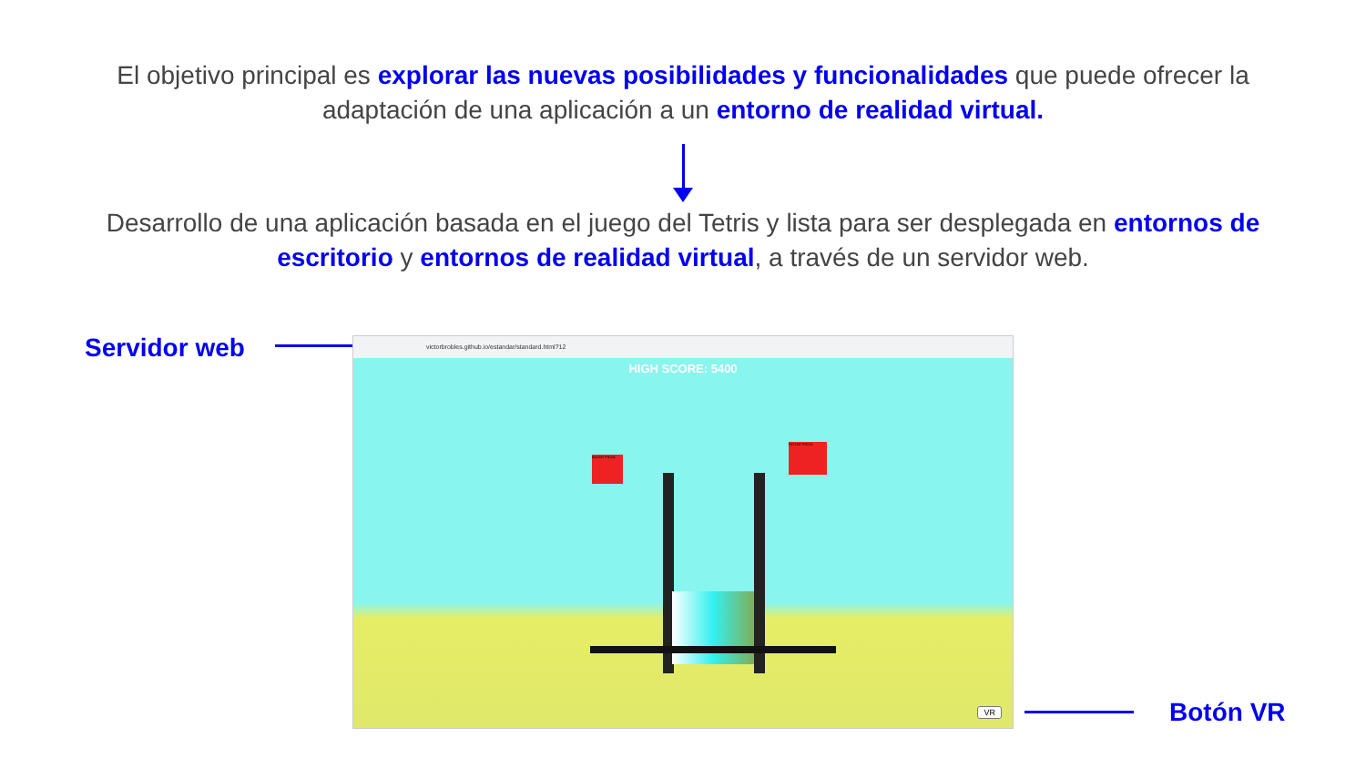El objetivo principal es explorar las nuevas posibilidades y funcionalidades que puede ofrecer la adaptación de una aplicación a un entorno de realidad virtual.
Desarrollo de una aplicación basada en el juego del Tetris y lista para ser desplegada en entornos de escritorio y entornos de realidad virtual, a través de un servidor web.
Servidor web
victorbrobles.github.io/estandar/standard.html?12
HIGH SCORE: 5400
BAJAR PIEZA
ROTAR PIEZA
VR
Botón VR